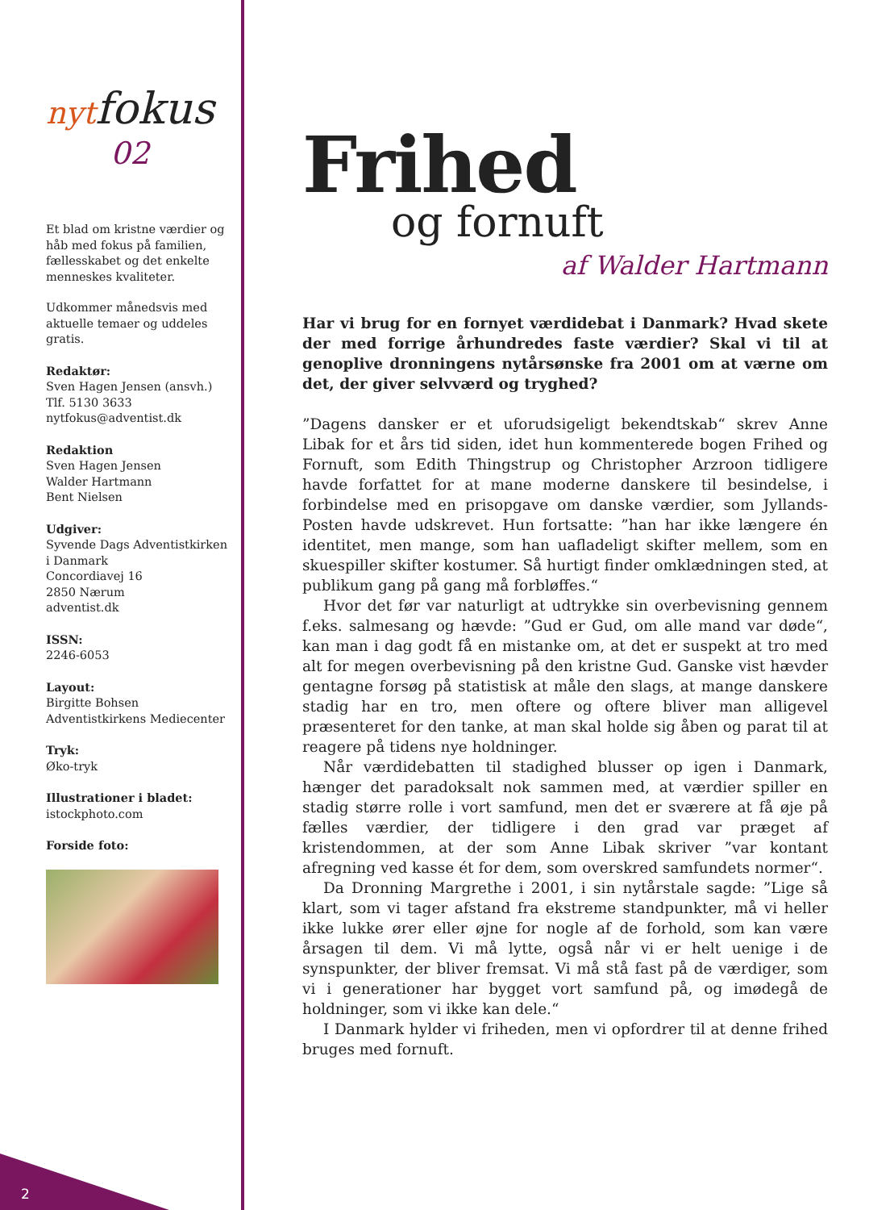nytfokus
02
Et blad om kristne værdier og håb med fokus på familien, fællesskabet og det enkelte menneskes kvaliteter.
Udkommer månedsvis med aktuelle temaer og uddeles gratis.
Redaktør:
Sven Hagen Jensen (ansvh.)
Tlf. 5130 3633
nytfokus@adventist.dk
Redaktion
Sven Hagen Jensen
Walder Hartmann
Bent Nielsen
Udgiver:
Syvende Dags Adventistkirken i Danmark
Concordiavej 16
2850 Nærum
adventist.dk
ISSN:
2246-6053
Layout:
Birgitte Bohsen
Adventistkirkens Mediecenter
Tryk:
Øko-tryk
Illustrationer i bladet:
istockphoto.com
Forside foto:
Frihed
og fornuft
af Walder Hartmann
Har vi brug for en fornyet værdidebat i Danmark? Hvad skete der med forrige århundredes faste værdier? Skal vi til at genoplive dronningens nytårsønske fra 2001 om at værne om det, der giver selvværd og tryghed?
”Dagens dansker er et uforudsigeligt bekendtskab“ skrev Anne Libak for et års tid siden, idet hun kommenterede bogen Frihed og Fornuft, som Edith Thingstrup og Christopher Arzroon tidligere havde forfattet for at mane moderne danskere til besindelse, i forbindelse med en prisopgave om danske værdier, som Jyllands-Posten havde udskrevet. Hun fortsatte: ”han har ikke længere én identitet, men mange, som han uafladeligt skifter mellem, som en skuespiller skifter kostumer. Så hurtigt finder omklædningen sted, at publikum gang på gang må forbløffes.“
Hvor det før var naturligt at udtrykke sin overbevisning gennem f.eks. salmesang og hævde: ”Gud er Gud, om alle mand var døde“, kan man i dag godt få en mistanke om, at det er suspekt at tro med alt for megen overbevisning på den kristne Gud. Ganske vist hævder gentagne forsøg på statistisk at måle den slags, at mange danskere stadig har en tro, men oftere og oftere bliver man alligevel præsenteret for den tanke, at man skal holde sig åben og parat til at reagere på tidens nye holdninger.
Når værdidebatten til stadighed blusser op igen i Danmark, hænger det paradoksalt nok sammen med, at værdier spiller en stadig større rolle i vort samfund, men det er sværere at få øje på fælles værdier, der tidligere i den grad var præget af kristendommen, at der som Anne Libak skriver ”var kontant afregning ved kasse ét for dem, som overskred samfundets normer“.
Da Dronning Margrethe i 2001, i sin nytårstale sagde: ”Lige så klart, som vi tager afstand fra ekstreme standpunkter, må vi heller ikke lukke ører eller øjne for nogle af de forhold, som kan være årsagen til dem. Vi må lytte, også når vi er helt uenige i de synspunkter, der bliver fremsat. Vi må stå fast på de værdiger, som vi i generationer har bygget vort samfund på, og imødegå de holdninger, som vi ikke kan dele.“
I Danmark hylder vi friheden, men vi opfordrer til at denne frihed bruges med fornuft.
2